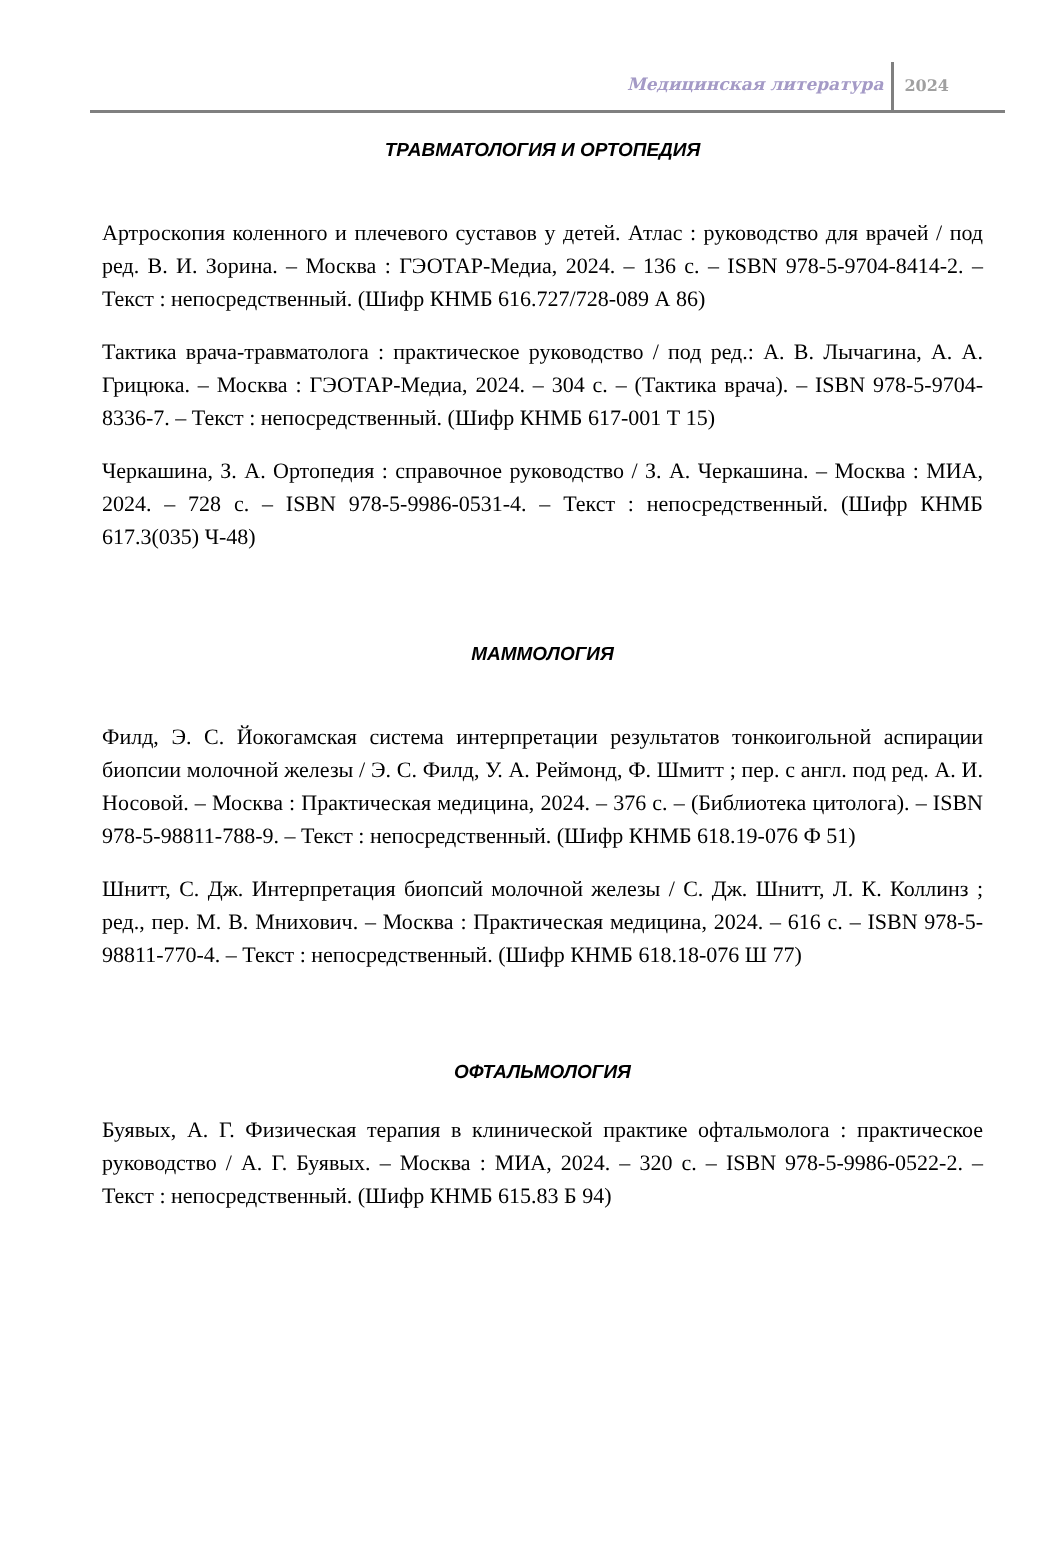Медицинская литература 2024
ТРАВМАТОЛОГИЯ И ОРТОПЕДИЯ
Артроскопия коленного и плечевого суставов у детей. Атлас : руководство для врачей / под ред. В. И. Зорина. – Москва : ГЭОТАР-Медиа, 2024. – 136 с. – ISBN 978-5-9704-8414-2. – Текст : непосредственный. (Шифр КНМБ 616.727/728-089 А 86)
Тактика врача-травматолога : практическое руководство / под ред.: А. В. Лычагина, А. А. Грицюка. – Москва : ГЭОТАР-Медиа, 2024. – 304 с. – (Тактика врача). – ISBN 978-5-9704-8336-7. – Текст : непосредственный. (Шифр КНМБ 617-001 Т 15)
Черкашина, З. А. Ортопедия : справочное руководство / З. А. Черкашина. – Москва : МИА, 2024. – 728 с. – ISBN 978-5-9986-0531-4. – Текст : непосредственный. (Шифр КНМБ 617.3(035) Ч-48)
МАММОЛОГИЯ
Филд, Э. С. Йокогамская система интерпретации результатов тонкоигольной аспирации биопсии молочной железы / Э. С. Филд, У. А. Реймонд, Ф. Шмитт ; пер. с англ. под ред. А. И. Носовой. – Москва : Практическая медицина, 2024. – 376 с. – (Библиотека цитолога). – ISBN 978-5-98811-788-9. – Текст : непосредственный. (Шифр КНМБ 618.19-076 Ф 51)
Шнитт, С. Дж. Интерпретация биопсий молочной железы / С. Дж. Шнитт, Л. К. Коллинз ; ред., пер. М. В. Мнихович. – Москва : Практическая медицина, 2024. – 616 с. – ISBN 978-5-98811-770-4. – Текст : непосредственный. (Шифр КНМБ 618.18-076 Ш 77)
ОФТАЛЬМОЛОГИЯ
Буявых, А. Г. Физическая терапия в клинической практике офтальмолога : практическое руководство / А. Г. Буявых. – Москва : МИА, 2024. – 320 с. – ISBN 978-5-9986-0522-2. – Текст : непосредственный. (Шифр КНМБ 615.83 Б 94)